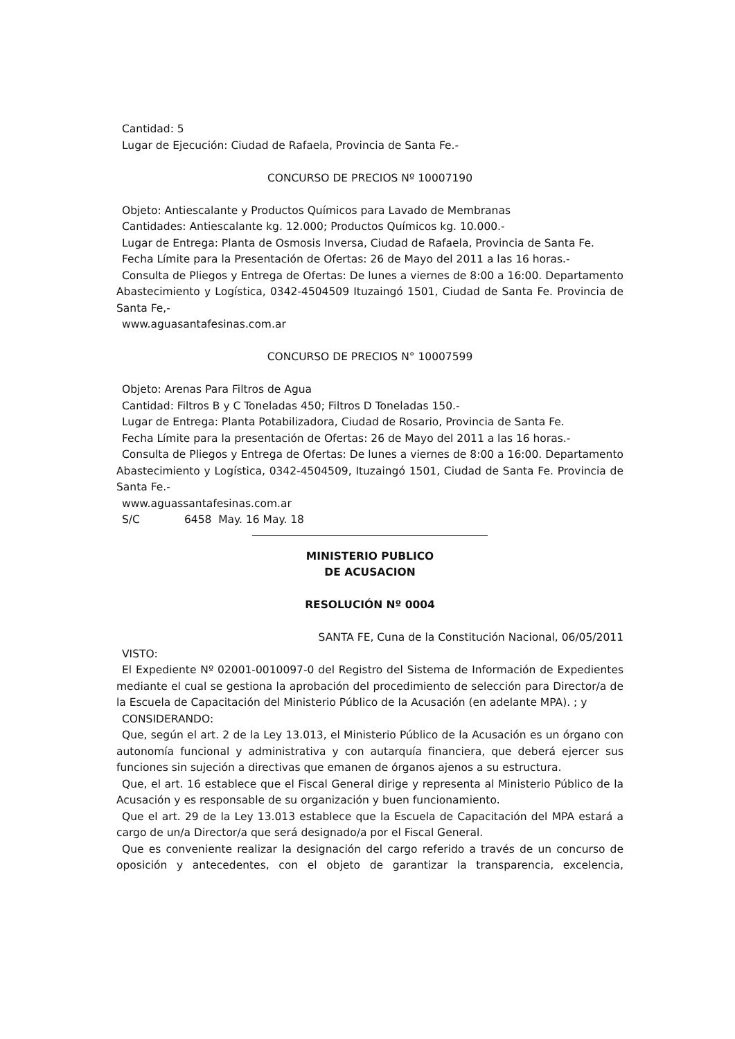Cantidad: 5
Lugar de Ejecución: Ciudad de Rafaela, Provincia de Santa Fe.-
CONCURSO DE PRECIOS Nº 10007190
Objeto: Antiescalante y Productos Químicos para Lavado de Membranas
Cantidades: Antiescalante kg. 12.000; Productos Químicos kg. 10.000.-
Lugar de Entrega: Planta de Osmosis Inversa, Ciudad de Rafaela, Provincia de Santa Fe.
Fecha Límite para la Presentación de Ofertas: 26 de Mayo del 2011 a las 16 horas.-
Consulta de Pliegos y Entrega de Ofertas: De lunes a viernes de 8:00 a 16:00. Departamento Abastecimiento y Logística, 0342-4504509 Ituzaingó 1501, Ciudad de Santa Fe. Provincia de Santa Fe,-
www.aguasantafesinas.com.ar
CONCURSO DE PRECIOS N° 10007599
Objeto: Arenas Para Filtros de Agua
Cantidad: Filtros B y C Toneladas 450; Filtros D Toneladas 150.-
Lugar de Entrega: Planta Potabilizadora, Ciudad de Rosario, Provincia de Santa Fe.
Fecha Límite para la presentación de Ofertas: 26 de Mayo del 2011 a las 16 horas.-
Consulta de Pliegos y Entrega de Ofertas: De lunes a viernes de 8:00 a 16:00. Departamento Abastecimiento y Logística, 0342-4504509, Ituzaingó 1501, Ciudad de Santa Fe. Provincia de Santa Fe.-
www.aguassantafesinas.com.ar
S/C 6458 May. 16 May. 18
MINISTERIO PUBLICO
DE ACUSACION
RESOLUCIÓN Nº 0004
SANTA FE, Cuna de la Constitución Nacional, 06/05/2011
VISTO:
El Expediente Nº 02001-0010097-0 del Registro del Sistema de Información de Expedientes mediante el cual se gestiona la aprobación del procedimiento de selección para Director/a de la Escuela de Capacitación del Ministerio Público de la Acusación (en adelante MPA). ; y
CONSIDERANDO:
Que, según el art. 2 de la Ley 13.013, el Ministerio Público de la Acusación es un órgano con autonomía funcional y administrativa y con autarquía financiera, que deberá ejercer sus funciones sin sujeción a directivas que emanen de órganos ajenos a su estructura.
Que, el art. 16 establece que el Fiscal General dirige y representa al Ministerio Público de la Acusación y es responsable de su organización y buen funcionamiento.
Que el art. 29 de la Ley 13.013 establece que la Escuela de Capacitación del MPA estará a cargo de un/a Director/a que será designado/a por el Fiscal General.
Que es conveniente realizar la designación del cargo referido a través de un concurso de oposición y antecedentes, con el objeto de garantizar la transparencia, excelencia,